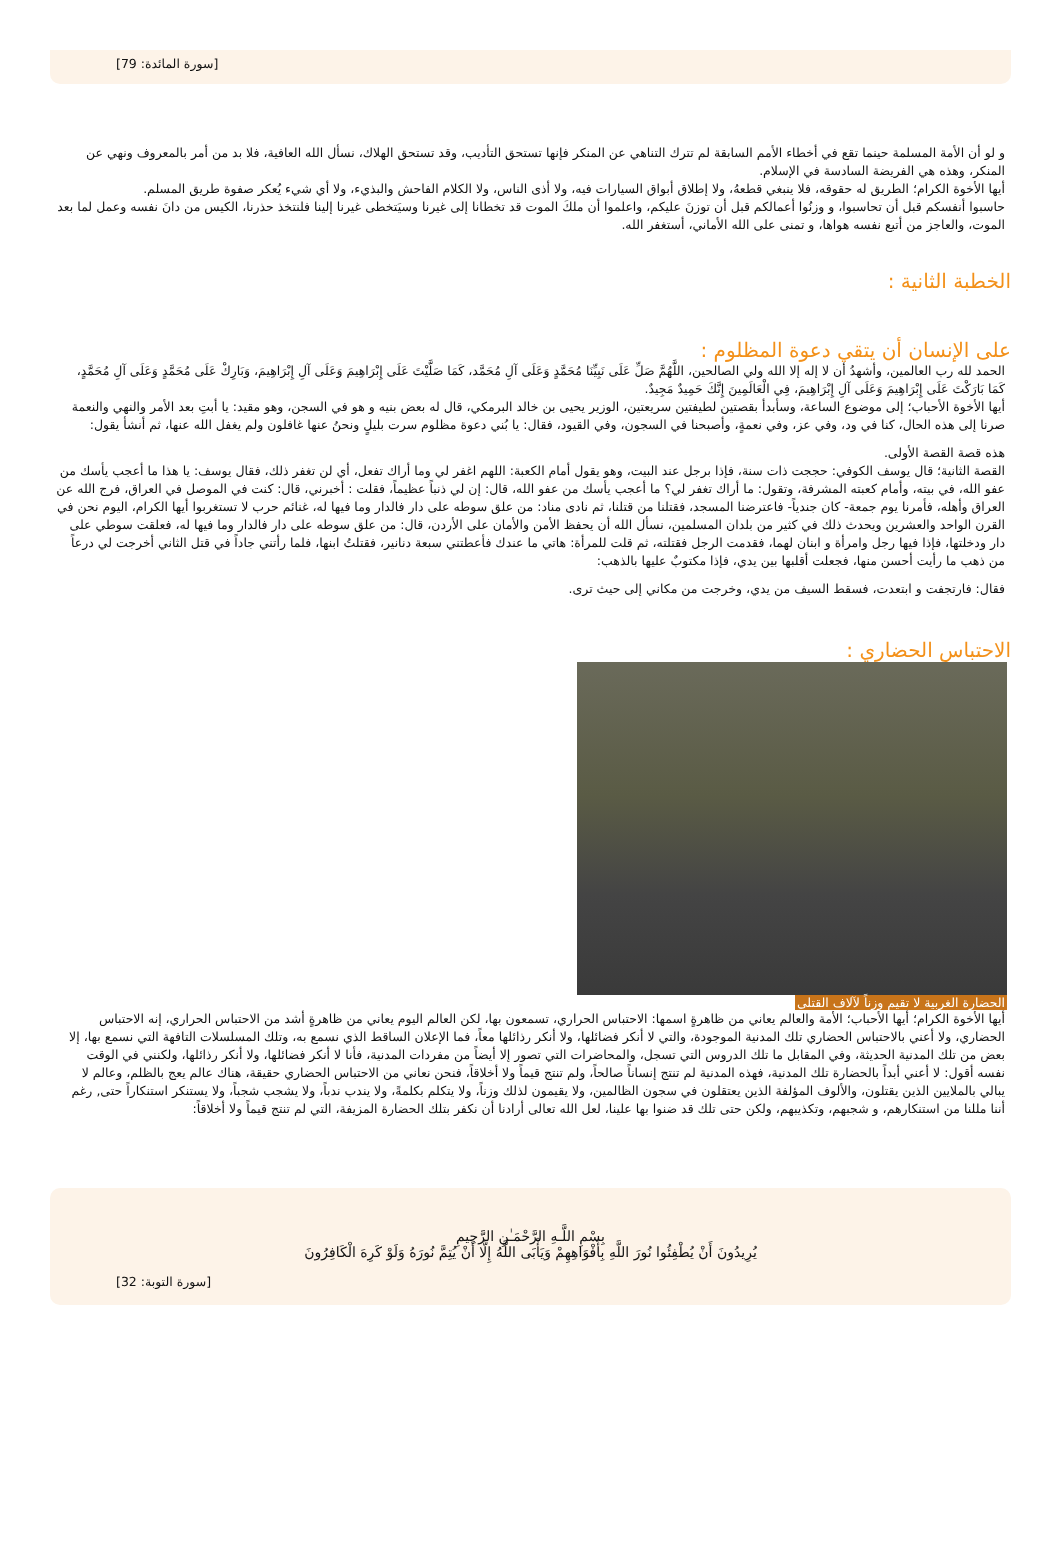[سورة المائدة: 79]
و لو أن الأمة المسلمة حينما تقع في أخطاء الأمم السابقة لم تترك التناهي عن المنكر فإنها تستحق التأديب، وقد تستحق الهلاك، نسأل الله العافية، فلا بد من أمر بالمعروف ونهي عن المنكر، وهذه هي الفريضة السادسة في الإسلام.
أيها الأخوة الكرام؛ الطريق له حقوقه، فلا ينبغي قطعهُ، ولا إطلاق أبواق السيارات فيه، ولا أذى الناس، ولا الكلام الفاحش والبذيء، ولا أي شيء يُعكر صفوة طريق المسلم.
حاسبوا أنفسكم قبل أن تحاسبوا، و وزنُوا أعمالكم قبل أن توزنَ عليكم، واعلموا أن ملكَ الموت قد تخطانا إلى غيرنا وسيَتخطى غيرنا إلينا فلنتخذ حذرنا، الكيس من دانَ نفسه وعمل لما بعد الموت، والعاجز من أتبع نفسه هواها، و تمنى على الله الأماني، أستغفر الله.
الخطبة الثانية :
على الإنسان أن يتقي دعوة المظلوم :
الحمد لله رب العالمين، وأشهدُ أن لا إله إلا الله ولي الصالحين، اللَّهُمَّ صَلِّ عَلَى نَبِيِّنَا مُحَمَّدٍ وَعَلَى آلِ مُحَمَّد، كَمَا صَلَّيْتَ عَلَى إِبْرَاهِيمَ وَعَلَى آلِ إِبْرَاهِيمَ، وَبَارِكْ عَلَى مُحَمَّدٍ وَعَلَى آلِ مُحَمَّدٍ، كَمَا بَارَكْتَ عَلَى إِبْرَاهِيمَ وَعَلَى آلِ إِبْرَاهِيمَ، فِي الْعَالَمِينَ إِنَّكَ حَمِيدٌ مَجِيدٌ.
أيها الأخوة الأحباب؛ إلى موضوع الساعة، وسأبدأ بقصتين لطيفتين سريعتين، الوزير يحيى بن خالد البرمكي، قال له بعض بنيه و هو في السجن، وهو مقيد: يا أبتِ بعد الأمر والنهي والنعمة صرنا إلى هذه الحال، كنا في ود، وفي عز، وفي نعمةٍ، وأصبحنا في السجون، وفي القيود، فقال: يا بُني دعوة مظلوم سرت بليلٍ ونحنُ عنها غافلون ولم يغفل الله عنها، ثم أنشأ يقول:
هذه قصة القصة الأولى.
القصة الثانية؛ قال يوسف الكوفي: حججت ذات سنة، فإذا برجل عند البيت، وهو يقول أمام الكعبة: اللهم اغفر لي وما أراك تفعل، أي لن تغفر ذلك، فقال يوسف: يا هذا ما أعجب يأسك من عفو الله، في بيته، وأمام كعبته المشرفة، وتقول: ما أراك تغفر لي؟ ما أعجب يأسك من عفو الله، قال: إن لي ذنباً عظيماً، فقلت : أخبرني، قال: كنت في الموصل في العراق، فرج الله عن العراق وأهله، فأمرنا يوم جمعة- كان جندياً- فاعترضنا المسجد، فقتلنا من قتلنا، ثم نادى مناد: من علق سوطه على دار فالدار وما فيها له، غنائم حرب لا تستغربوا أيها الكرام، اليوم نحن في القرن الواحد والعشرين ويحدث ذلك في كثير من بلدان المسلمين، نسأل الله أن يحفظ الأمن والأمان على الأردن، قال: من علق سوطه على دار فالدار وما فيها له، فعلقت سوطي على دار ودخلتها، فإذا فيها رجل وامرأة و ابنان لهما، فقدمت الرجل فقتلته، ثم قلت للمرأة: هاتي ما عندك فأعطتني سبعة دنانير، فقتلتُ ابنها، فلما رأتني جاداً في قتل الثاني أخرجت لي درعاً من ذهب ما رأيت أحسن منها، فجعلت أقلبها بين يدي، فإذا مكتوبٌ عليها بالذهب:
فقال: فارتجفت و ابتعدت، فسقط السيف من يدي، وخرجت من مكاني إلى حيث ترى.
الاحتباس الحضاري :
الحضارة الغربية لا تقيم وزناً لآلاف القتلى
أيها الأخوة الكرام؛ أيها الأحباب؛ الأمة والعالم يعاني من ظاهرةٍ اسمها: الاحتباس الحراري، تسمعون بها، لكن العالم اليوم يعاني من ظاهرةٍ أشد من الاحتباس الحراري، إنه الاحتباس الحضاري، ولا أعني بالاحتباس الحضاري تلك المدنية الموجودة، والتي لا أنكر فضائلها، ولا أنكر رذائلها معاً، فما الإعلان الساقط الذي نسمع به، وتلك المسلسلات التافهة التي نسمع بها، إلا بعض من تلك المدنية الحديثة، وفي المقابل ما تلك الدروس التي تسجل، والمحاضرات التي تصور إلا أيضاً من مفردات المدنية، فأنا لا أنكر فضائلها، ولا أنكر رذائلها، ولكنني في الوقت نفسه أقول: لا أعني أبداً بالحضارة تلك المدنية، فهذه المدنية لم تنتج إنساناً صالحاً، ولم تنتج قيماً ولا أخلاقاً، فنحن نعاني من الاحتباس الحضاري حقيقة، هناك عالم يعج بالظلم، وعالم لا يبالي بالملايين الذين يقتلون، والألوف المؤلفة الذين يعتقلون في سجون الظالمين، ولا يقيمون لذلك وزناً، ولا يتكلم بكلمةً، ولا يندب ندباً، ولا يشجب شجباً، ولا يستنكر استنكاراً حتى, رغم أننا مللنا من استنكارهم، و شجبهم، وتكذيبهم، ولكن حتى تلك قد ضنوا بها علينا، لعل الله تعالى أرادنا أن نكفر بتلك الحضارة المزيفة، التي لم تنتج قيماً ولا أخلاقاً:
بِسْمِ اللَّـهِ الرَّحْمَـٰنِ الرَّحِيمِ
يُرِيدُونَ أَنْ يُطْفِئُوا نُورَ اللَّهِ بِأَفْوَاهِهِمْ وَيَأْبَى اللَّهُ إِلَّا أَنْ يُتِمَّ نُورَهُ وَلَوْ كَرِهَ الْكَافِرُونَ
[سورة التوبة: 32]